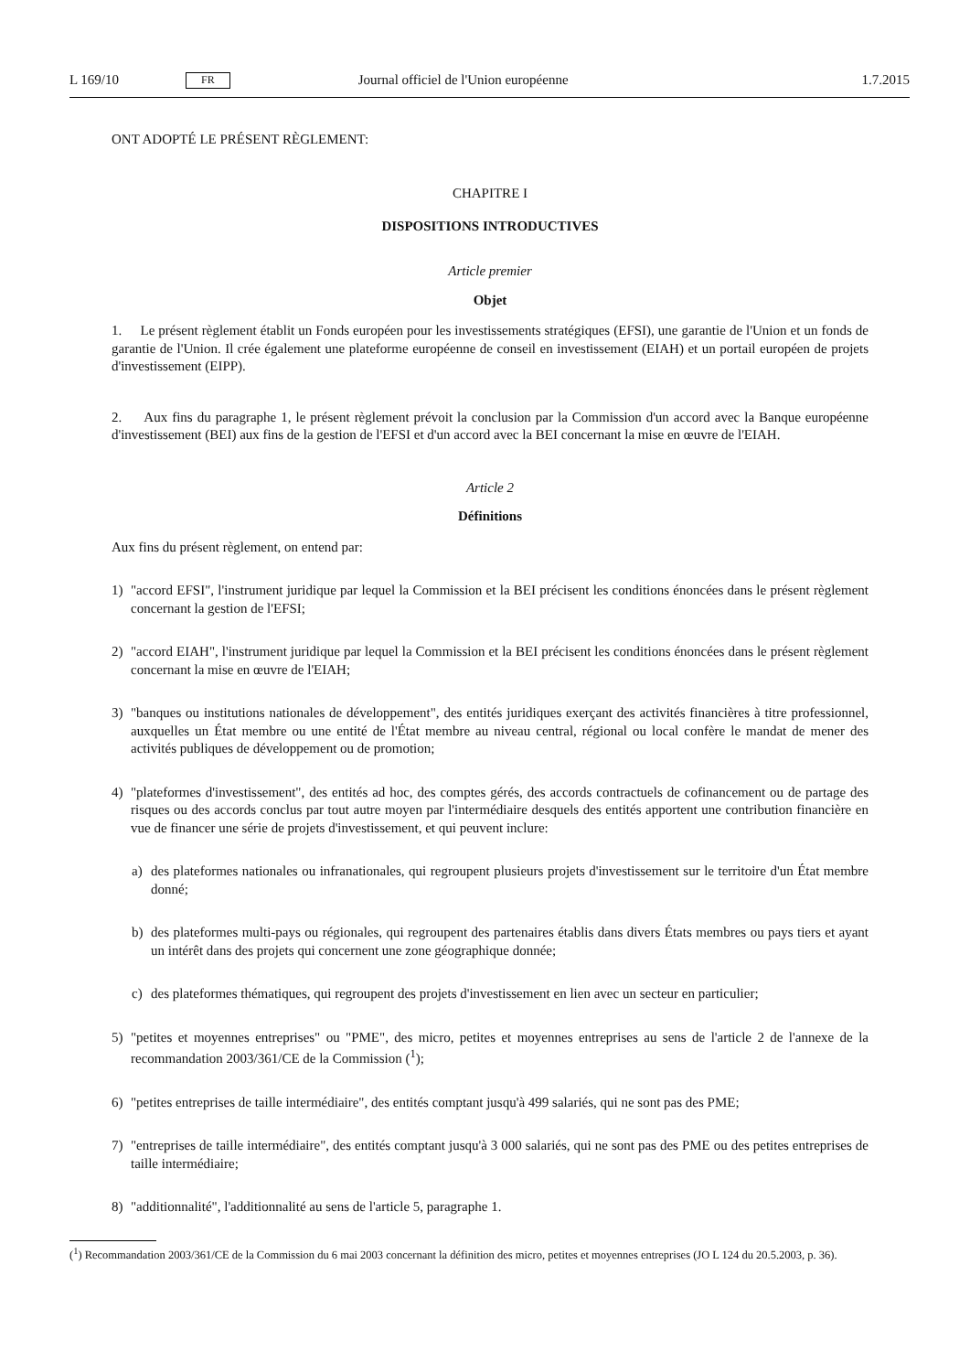L 169/10 FR Journal officiel de l'Union européenne 1.7.2015
ONT ADOPTÉ LE PRÉSENT RÈGLEMENT:
CHAPITRE I
DISPOSITIONS INTRODUCTIVES
Article premier
Objet
1. Le présent règlement établit un Fonds européen pour les investissements stratégiques (EFSI), une garantie de l'Union et un fonds de garantie de l'Union. Il crée également une plateforme européenne de conseil en investissement (EIAH) et un portail européen de projets d'investissement (EIPP).
2. Aux fins du paragraphe 1, le présent règlement prévoit la conclusion par la Commission d'un accord avec la Banque européenne d'investissement (BEI) aux fins de la gestion de l'EFSI et d'un accord avec la BEI concernant la mise en œuvre de l'EIAH.
Article 2
Définitions
Aux fins du présent règlement, on entend par:
1) "accord EFSI", l'instrument juridique par lequel la Commission et la BEI précisent les conditions énoncées dans le présent règlement concernant la gestion de l'EFSI;
2) "accord EIAH", l'instrument juridique par lequel la Commission et la BEI précisent les conditions énoncées dans le présent règlement concernant la mise en œuvre de l'EIAH;
3) "banques ou institutions nationales de développement", des entités juridiques exerçant des activités financières à titre professionnel, auxquelles un État membre ou une entité de l'État membre au niveau central, régional ou local confère le mandat de mener des activités publiques de développement ou de promotion;
4) "plateformes d'investissement", des entités ad hoc, des comptes gérés, des accords contractuels de cofinancement ou de partage des risques ou des accords conclus par tout autre moyen par l'intermédiaire desquels des entités apportent une contribution financière en vue de financer une série de projets d'investissement, et qui peuvent inclure:
a) des plateformes nationales ou infranationales, qui regroupent plusieurs projets d'investissement sur le territoire d'un État membre donné;
b) des plateformes multi-pays ou régionales, qui regroupent des partenaires établis dans divers États membres ou pays tiers et ayant un intérêt dans des projets qui concernent une zone géographique donnée;
c) des plateformes thématiques, qui regroupent des projets d'investissement en lien avec un secteur en particulier;
5) "petites et moyennes entreprises" ou "PME", des micro, petites et moyennes entreprises au sens de l'article 2 de l'annexe de la recommandation 2003/361/CE de la Commission (<sup>1</sup>);
6) "petites entreprises de taille intermédiaire", des entités comptant jusqu'à 499 salariés, qui ne sont pas des PME;
7) "entreprises de taille intermédiaire", des entités comptant jusqu'à 3 000 salariés, qui ne sont pas des PME ou des petites entreprises de taille intermédiaire;
8) "additionnalité", l'additionnalité au sens de l'article 5, paragraphe 1.
(<sup>1</sup>) Recommandation 2003/361/CE de la Commission du 6 mai 2003 concernant la définition des micro, petites et moyennes entreprises (JO L 124 du 20.5.2003, p. 36).